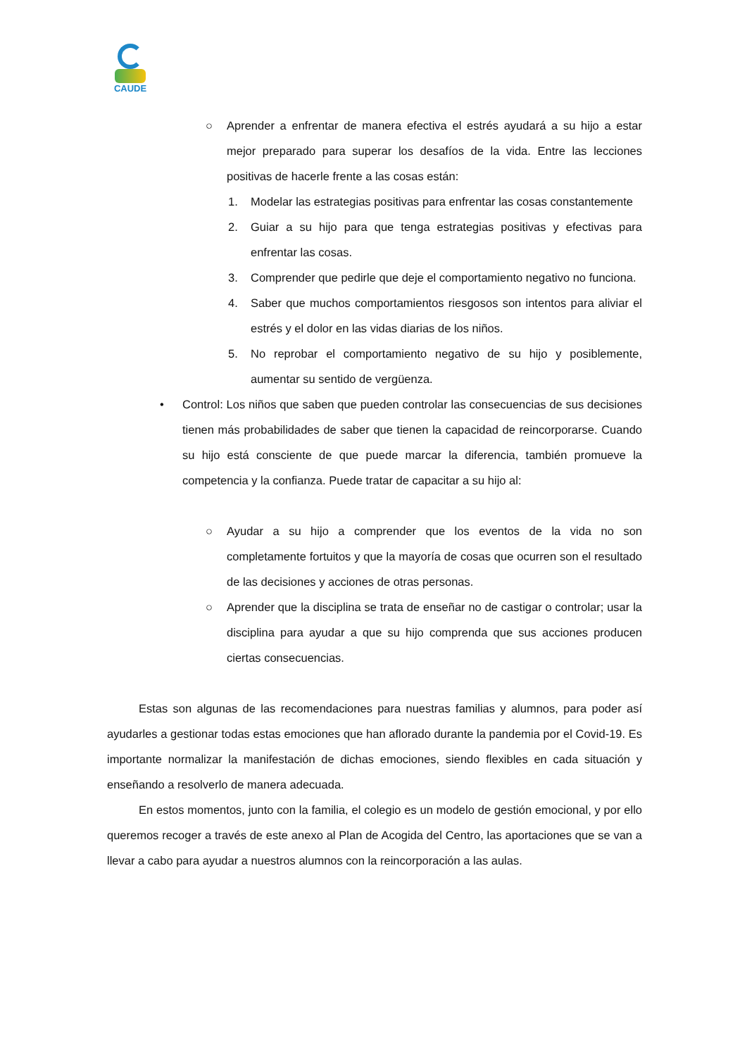CAUDE
○ Aprender a enfrentar de manera efectiva el estrés ayudará a su hijo a estar mejor preparado para superar los desafíos de la vida. Entre las lecciones positivas de hacerle frente a las cosas están:
1. Modelar las estrategias positivas para enfrentar las cosas constantemente
2. Guiar a su hijo para que tenga estrategias positivas y efectivas para enfrentar las cosas.
3. Comprender que pedirle que deje el comportamiento negativo no funciona.
4. Saber que muchos comportamientos riesgosos son intentos para aliviar el estrés y el dolor en las vidas diarias de los niños.
5. No reprobar el comportamiento negativo de su hijo y posiblemente, aumentar su sentido de vergüenza.
• Control: Los niños que saben que pueden controlar las consecuencias de sus decisiones tienen más probabilidades de saber que tienen la capacidad de reincorporarse. Cuando su hijo está consciente de que puede marcar la diferencia, también promueve la competencia y la confianza. Puede tratar de capacitar a su hijo al:
○ Ayudar a su hijo a comprender que los eventos de la vida no son completamente fortuitos y que la mayoría de cosas que ocurren son el resultado de las decisiones y acciones de otras personas.
○ Aprender que la disciplina se trata de enseñar no de castigar o controlar; usar la disciplina para ayudar a que su hijo comprenda que sus acciones producen ciertas consecuencias.
Estas son algunas de las recomendaciones para nuestras familias y alumnos, para poder así ayudarles a gestionar todas estas emociones que han aflorado durante la pandemia por el Covid-19. Es importante normalizar la manifestación de dichas emociones, siendo flexibles en cada situación y enseñando a resolverlo de manera adecuada.
En estos momentos, junto con la familia, el colegio es un modelo de gestión emocional, y por ello queremos recoger a través de este anexo al Plan de Acogida del Centro, las aportaciones que se van a llevar a cabo para ayudar a nuestros alumnos con la reincorporación a las aulas.